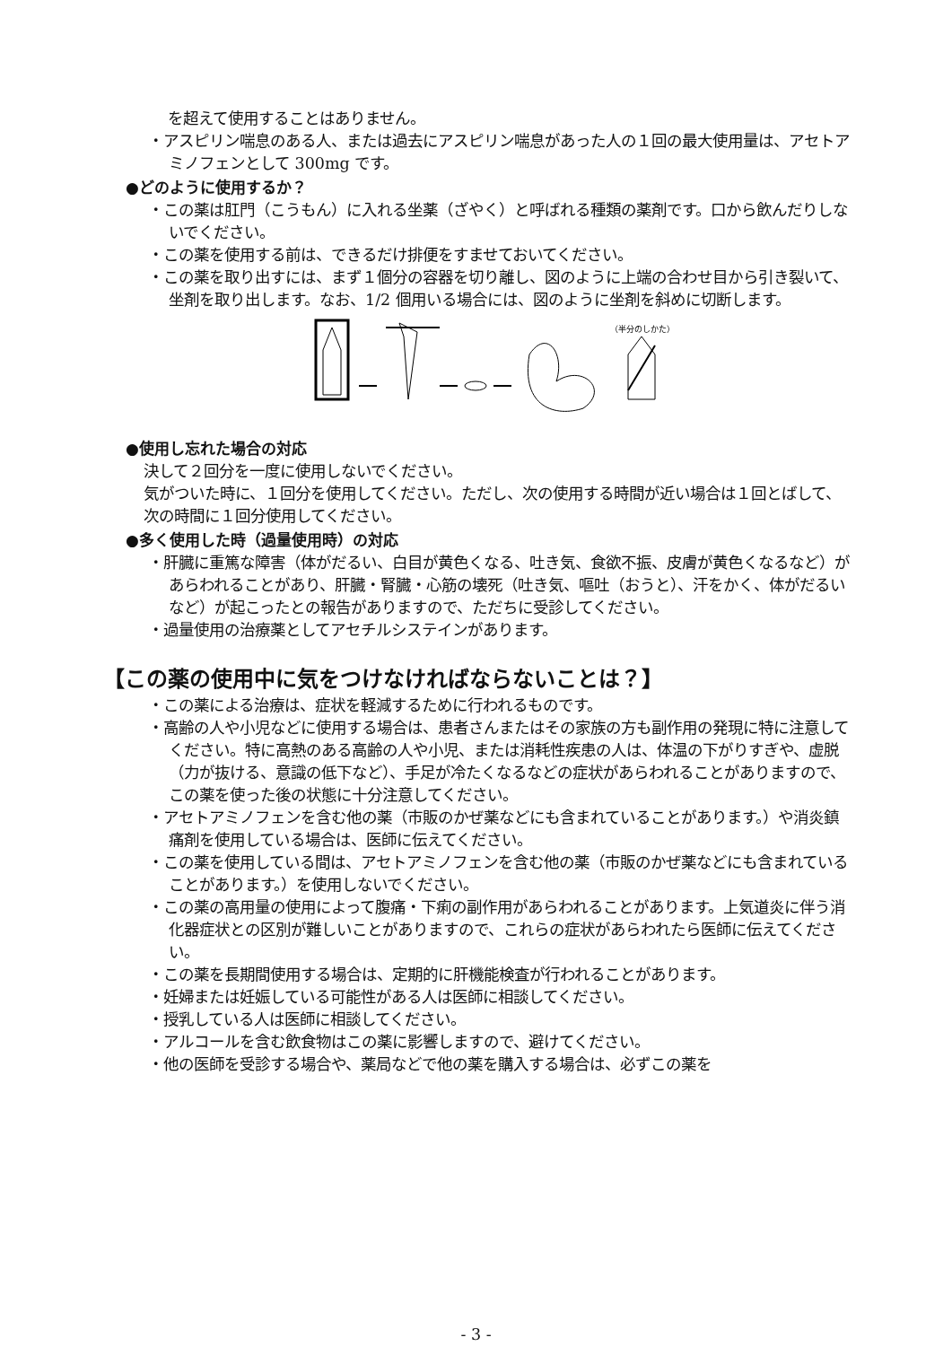を超えて使用することはありません。
・アスピリン喘息のある人、または過去にアスピリン喘息があった人の１回の最大使用量は、アセトアミノフェンとして 300mg です。
●どのように使用するか？
・この薬は肛門（こうもん）に入れる坐薬（ざやく）と呼ばれる種類の薬剤です。口から飲んだりしないでください。
・この薬を使用する前は、できるだけ排便をすませておいてください。
・この薬を取り出すには、まず１個分の容器を切り離し、図のように上端の合わせ目から引き裂いて、坐剤を取り出します。なお、1/2 個用いる場合には、図のように坐剤を斜めに切断します。
（半分のしかた）
●使用し忘れた場合の対応
決して２回分を一度に使用しないでください。
気がついた時に、１回分を使用してください。ただし、次の使用する時間が近い場合は１回とばして、次の時間に１回分使用してください。
●多く使用した時（過量使用時）の対応
・肝臓に重篤な障害（体がだるい、白目が黄色くなる、吐き気、食欲不振、皮膚が黄色くなるなど）があらわれることがあり、肝臓・腎臓・心筋の壊死（吐き気、嘔吐（おうと）、汗をかく、体がだるいなど）が起こったとの報告がありますので、ただちに受診してください。
・過量使用の治療薬としてアセチルシステインがあります。
【この薬の使用中に気をつけなければならないことは？】
・この薬による治療は、症状を軽減するために行われるものです。
・高齢の人や小児などに使用する場合は、患者さんまたはその家族の方も副作用の発現に特に注意してください。特に高熱のある高齢の人や小児、または消耗性疾患の人は、体温の下がりすぎや、虚脱（力が抜ける、意識の低下など）、手足が冷たくなるなどの症状があらわれることがありますので、この薬を使った後の状態に十分注意してください。
・アセトアミノフェンを含む他の薬（市販のかぜ薬などにも含まれていることがあります。）や消炎鎮痛剤を使用している場合は、医師に伝えてください。
・この薬を使用している間は、アセトアミノフェンを含む他の薬（市販のかぜ薬などにも含まれていることがあります。）を使用しないでください。
・この薬の高用量の使用によって腹痛・下痢の副作用があらわれることがあります。上気道炎に伴う消化器症状との区別が難しいことがありますので、これらの症状があらわれたら医師に伝えてください。
・この薬を長期間使用する場合は、定期的に肝機能検査が行われることがあります。
・妊婦または妊娠している可能性がある人は医師に相談してください。
・授乳している人は医師に相談してください。
・アルコールを含む飲食物はこの薬に影響しますので、避けてください。
・他の医師を受診する場合や、薬局などで他の薬を購入する場合は、必ずこの薬を
- 3 -